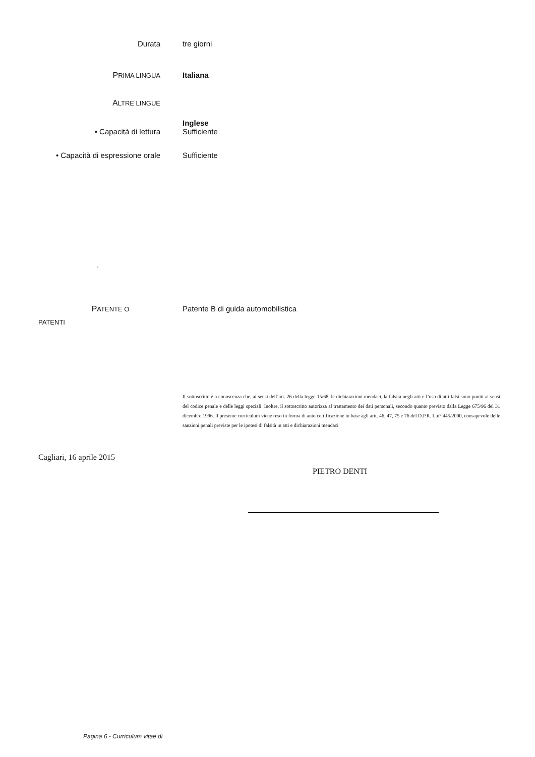Durata tre giorni
PRIMA LINGUA
Italiana
ALTRE LINGUE
Inglese
• Capacità di lettura Sufficiente
• Capacità di espressione orale Sufficiente
.
PATENTE O
PATENTI
Patente B di guida automobilistica
Il sottoscritto è a conoscenza che, ai sensi dell’art. 26 della legge 15/68, le dichiarazioni mendaci, la falsità negli atti e l’uso di atti falsi sono puniti ai sensi del codice penale e delle leggi speciali. Inoltre, il sottoscritto autorizza al trattamento dei dati personali, secondo quanto previsto dalla Legge 675/96 del 31 dicembre 1996. Il presente curriculum viene reso in forma di auto certificazione in base agli artt. 46, 47, 75 e 76 del D.P.R. L.n° 445/2000, consapevole delle sanzioni penali previste per le ipotesi di falsità in atti e dichiarazioni mendaci
Cagliari, 16 aprile 2015
PIETRO DENTI
Pagina 6 - Curriculum vitae di